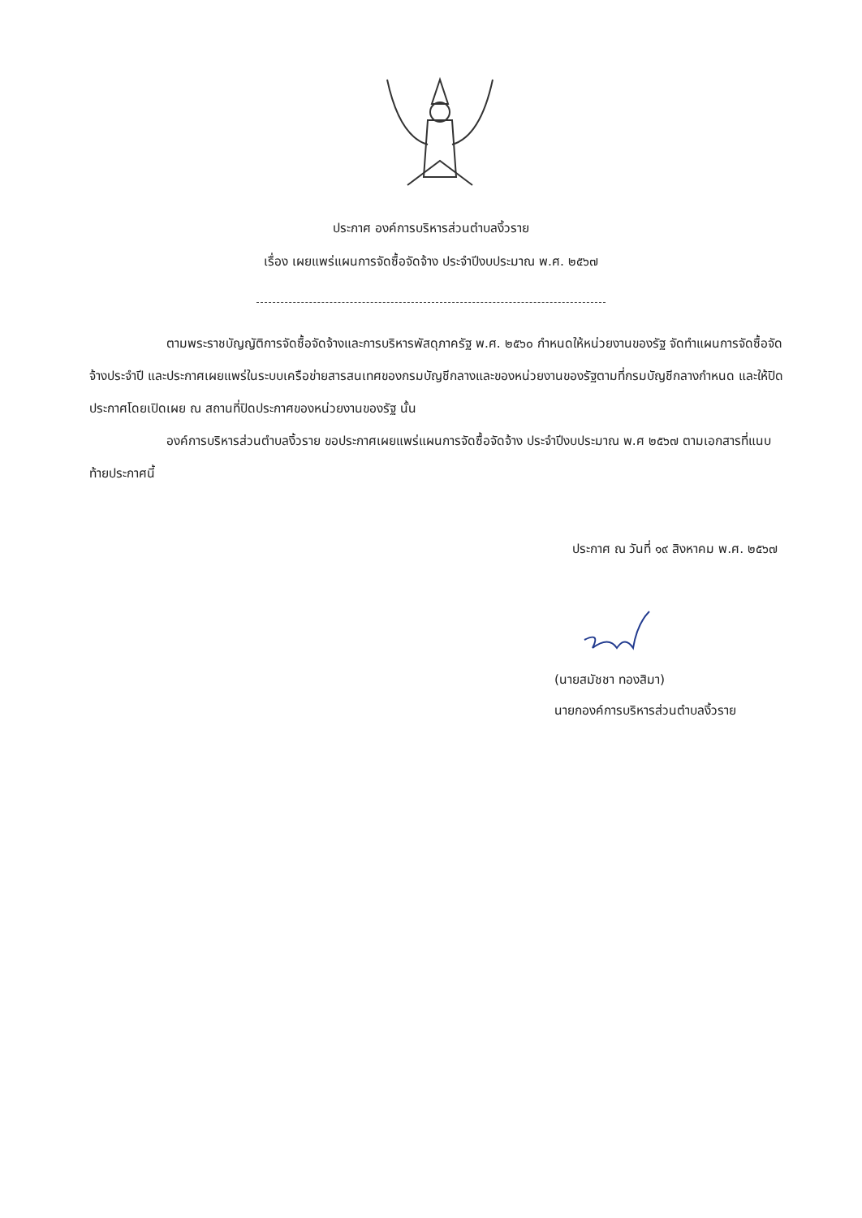ประกาศ องค์การบริหารส่วนตำบลงิ้วราย
เรื่อง เผยแพร่แผนการจัดซื้อจัดจ้าง ประจำปีงบประมาณ พ.ศ. ๒๕๖๗
ตามพระราชบัญญัติการจัดซื้อจัดจ้างและการบริหารพัสดุภาครัฐ พ.ศ. ๒๕๖๐ กำหนดให้หน่วยงานของรัฐ จัดทำแผนการจัดซื้อจัดจ้างประจำปี และประกาศเผยแพร่ในระบบเครือข่ายสารสนเทศของกรมบัญชีกลางและของหน่วยงานของรัฐตามที่กรมบัญชีกลางกำหนด และให้ปิดประกาศโดยเปิดเผย ณ สถานที่ปิดประกาศของหน่วยงานของรัฐ นั้น
องค์การบริหารส่วนตำบลงิ้วราย ขอประกาศเผยแพร่แผนการจัดซื้อจัดจ้าง ประจำปีงบประมาณ พ.ศ ๒๕๖๗ ตามเอกสารที่แนบท้ายประกาศนี้
ประกาศ ณ วันที่ ๑๙ สิงหาคม พ.ศ. ๒๕๖๗
(นายสมัชชา ทองสิมา)
นายกองค์การบริหารส่วนตำบลงิ้วราย